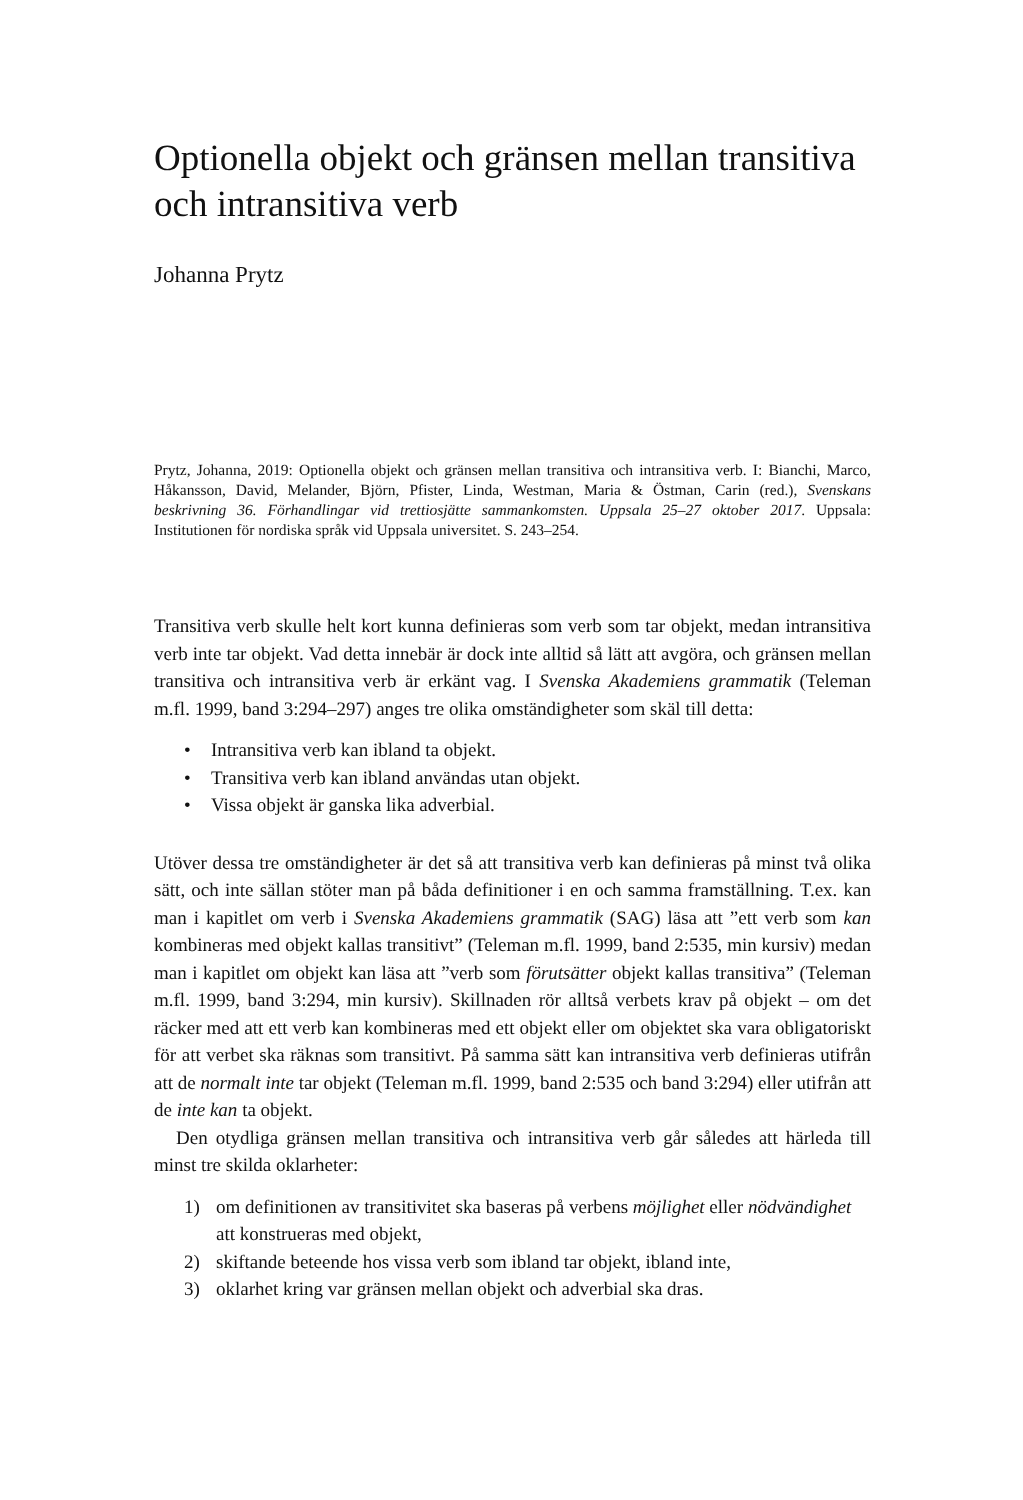Optionella objekt och gränsen mellan transitiva och intransitiva verb
Johanna Prytz
Prytz, Johanna, 2019: Optionella objekt och gränsen mellan transitiva och intransitiva verb. I: Bianchi, Marco, Håkansson, David, Melander, Björn, Pfister, Linda, Westman, Maria & Östman, Carin (red.), Svenskans beskrivning 36. Förhandlingar vid trettiosjätte sammankomsten. Uppsala 25–27 oktober 2017. Uppsala: Institutionen för nordiska språk vid Uppsala universitet. S. 243–254.
Transitiva verb skulle helt kort kunna definieras som verb som tar objekt, medan intransitiva verb inte tar objekt. Vad detta innebär är dock inte alltid så lätt att avgöra, och gränsen mellan transitiva och intransitiva verb är erkänt vag. I Svenska Akademiens grammatik (Teleman m.fl. 1999, band 3:294–297) anges tre olika omständigheter som skäl till detta:
• Intransitiva verb kan ibland ta objekt.
• Transitiva verb kan ibland användas utan objekt.
• Vissa objekt är ganska lika adverbial.
Utöver dessa tre omständigheter är det så att transitiva verb kan definieras på minst två olika sätt, och inte sällan stöter man på båda definitioner i en och samma framställning. T.ex. kan man i kapitlet om verb i Svenska Akademiens grammatik (SAG) läsa att ”ett verb som kan kombineras med objekt kallas transitivt” (Teleman m.fl. 1999, band 2:535, min kursiv) medan man i kapitlet om objekt kan läsa att ”verb som förutsätter objekt kallas transitiva” (Teleman m.fl. 1999, band 3:294, min kursiv). Skillnaden rör alltså verbets krav på objekt – om det räcker med att ett verb kan kombineras med ett objekt eller om objektet ska vara obligatoriskt för att verbet ska räknas som transitivt. På samma sätt kan intransitiva verb definieras utifrån att de normalt inte tar objekt (Teleman m.fl. 1999, band 2:535 och band 3:294) eller utifrån att de inte kan ta objekt.
Den otydliga gränsen mellan transitiva och intransitiva verb går således att härleda till minst tre skilda oklarheter:
1) om definitionen av transitivitet ska baseras på verbens möjlighet eller nödvändighet att konstrueras med objekt,
2) skiftande beteende hos vissa verb som ibland tar objekt, ibland inte,
3) oklarhet kring var gränsen mellan objekt och adverbial ska dras.